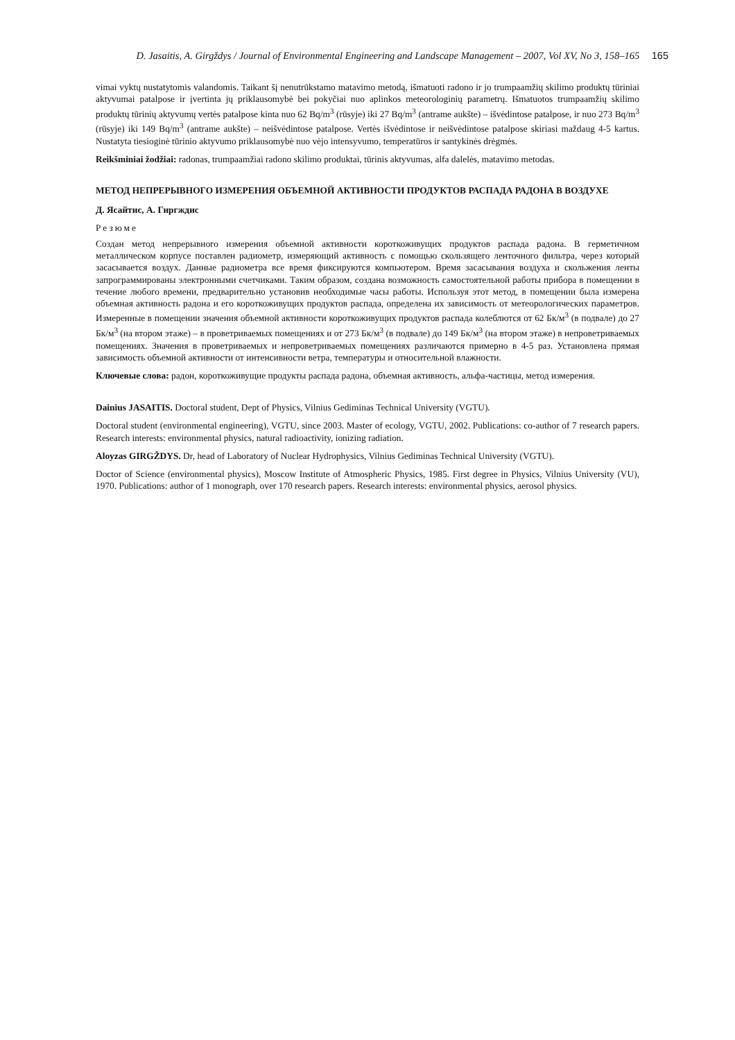D. Jasaitis, A. Girgždys / Journal of Environmental Engineering and Landscape Management – 2007, Vol XV, No 3, 158–165 165
vimai vyktų nustatytomis valandomis. Taikant šį nenutrūkstamo matavimo metodą, išmatuoti radono ir jo trumpaamžių skilimo produktų tūriniai aktyvumai patalpose ir įvertinta jų priklausomybė bei pokyčiai nuo aplinkos meteorologinių parametrų. Išmatuotos trumpaamžių skilimo produktų tūrinių aktyvumų vertės patalpose kinta nuo 62 Bq/m<sup>3</sup> (rūsyje) iki 27 Bq/m<sup>3</sup> (antrame aukšte) – išvėdintose patalpose, ir nuo 273 Bq/m<sup>3</sup> (rūsyje) iki 149 Bq/m<sup>3</sup> (antrame aukšte) – neišvėdintose patalpose. Vertės išvėdintose ir neišvėdintose patalpose skiriasi maždaug 4-5 kartus. Nustatyta tiesioginė tūrinio aktyvumo priklausomybė nuo vėjo intensyvumo, temperatūros ir santykinės drėgmės.
Reikšminiai žodžiai: radonas, trumpaamžiai radono skilimo produktai, tūrinis aktyvumas, alfa dalelės, matavimo metodas.
МЕТОД НЕПРЕРЫВНОГО ИЗМЕРЕНИЯ ОБЪЕМНОЙ АКТИВНОСТИ ПРОДУКТОВ РАСПАДА РАДОНА В ВОЗДУХЕ
Д. Ясайтис, А. Гиргждис
Резюме
Создан метод непрерывного измерения объемной активности короткоживущих продуктов распада радона. В герметичном металлическом корпусе поставлен радиометр, измеряющий активность с помощью скользящего ленточного фильтра, через который засасывается воздух. Данные радиометра все время фиксируются компьютером. Время засасывания воздуха и скольжения ленты запрограммированы электронными счетчиками. Таким образом, создана возможность самостоятельной работы прибора в помещении в течение любого времени, предварительно установив необходимые часы работы. Используя этот метод, в помещении была измерена объемная активность радона и его короткоживущих продуктов распада, определена их зависимость от метеорологических параметров. Измеренные в помещении значения объемной активности короткоживущих продуктов распада колеблются от 62 Бк/м<sup>3</sup> (в подвале) до 27 Бк/м<sup>3</sup> (на втором этаже) – в проветриваемых помещениях и от 273 Бк/м<sup>3</sup> (в подвале) до 149 Бк/м<sup>3</sup> (на втором этаже) в непроветриваемых помещениях. Значения в проветриваемых и непроветриваемых помещениях различаются примерно в 4-5 раз. Установлена прямая зависимость объемной активности от интенсивности ветра, температуры и относительной влажности.
Ключевые слова: радон, короткоживущие продукты распада радона, объемная активность, альфа-частицы, метод измерения.
Dainius JASAITIS. Doctoral student, Dept of Physics, Vilnius Gediminas Technical University (VGTU).
Doctoral student (environmental engineering), VGTU, since 2003. Master of ecology, VGTU, 2002. Publications: co-author of 7 research papers. Research interests: environmental physics, natural radioactivity, ionizing radiation.
Aloyzas GIRGŽDYS. Dr, head of Laboratory of Nuclear Hydrophysics, Vilnius Gediminas Technical University (VGTU).
Doctor of Science (environmental physics), Moscow Institute of Atmospheric Physics, 1985. First degree in Physics, Vilnius University (VU), 1970. Publications: author of 1 monograph, over 170 research papers. Research interests: environmental physics, aerosol physics.